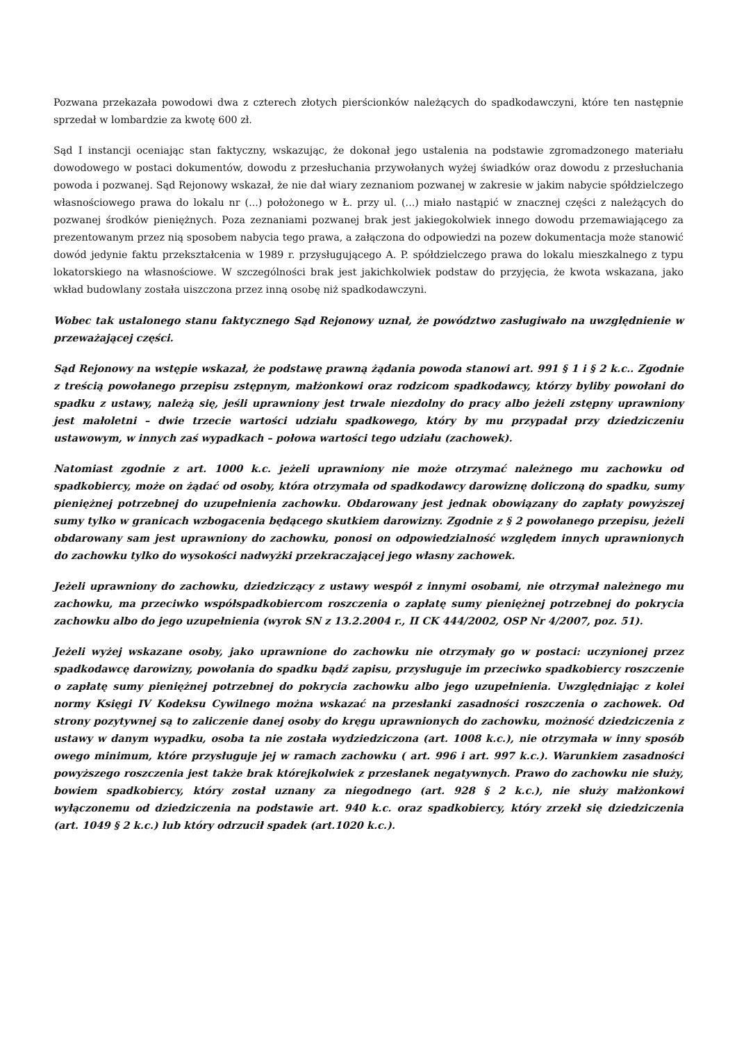Pozwana przekazała powodowi dwa z czterech złotych pierścionków należących do spadkodawczyni, które ten następnie sprzedał w lombardzie za kwotę 600 zł.
Sąd I instancji oceniając stan faktyczny, wskazując, że dokonał jego ustalenia na podstawie zgromadzonego materiału dowodowego w postaci dokumentów, dowodu z przesłuchania przywołanych wyżej świadków oraz dowodu z przesłuchania powoda i pozwanej. Sąd Rejonowy wskazał, że nie dał wiary zeznaniom pozwanej w zakresie w jakim nabycie spółdzielczego własnościowego prawa do lokalu nr (...) położonego w Ł. przy ul. (...) miało nastąpić w znacznej części z należących do pozwanej środków pieniężnych. Poza zeznaniami pozwanej brak jest jakiegokolwiek innego dowodu przemawiającego za prezentowanym przez nią sposobem nabycia tego prawa, a załączona do odpowiedzi na pozew dokumentacja może stanowić dowód jedynie faktu przekształcenia w 1989 r. przysługującego A. P. spółdzielczego prawa do lokalu mieszkalnego z typu lokatorskiego na własnościowe. W szczególności brak jest jakichkolwiek podstaw do przyjęcia, że kwota wskazana, jako wkład budowlany została uiszczona przez inną osobę niż spadkodawczyni.
Wobec tak ustalonego stanu faktycznego Sąd Rejonowy uznał, że powództwo zasługiwało na uwzględnienie w przeważającej części.
Sąd Rejonowy na wstępie wskazał, że podstawę prawną żądania powoda stanowi art. 991 § 1 i § 2 k.c.. Zgodnie z treścią powołanego przepisu zstępnym, małżonkowi oraz rodzicom spadkodawcy, którzy byliby powołani do spadku z ustawy, należą się, jeśli uprawniony jest trwale niezdolny do pracy albo jeżeli zstępny uprawniony jest małoletni – dwie trzecie wartości udziału spadkowego, który by mu przypadał przy dziedziczeniu ustawowym, w innych zaś wypadkach – połowa wartości tego udziału (zachowek).
Natomiast zgodnie z art. 1000 k.c. jeżeli uprawniony nie może otrzymać należnego mu zachowku od spadkobiercy, może on żądać od osoby, która otrzymała od spadkodawcy darowiznę doliczoną do spadku, sumy pieniężnej potrzebnej do uzupełnienia zachowku. Obdarowany jest jednak obowiązany do zapłaty powyższej sumy tylko w granicach wzbogacenia będącego skutkiem darowizny. Zgodnie z § 2 powołanego przepisu, jeżeli obdarowany sam jest uprawniony do zachowku, ponosi on odpowiedzialność względem innych uprawnionych do zachowku tylko do wysokości nadwyżki przekraczającej jego własny zachowek.
Jeżeli uprawniony do zachowku, dziedziczący z ustawy wespół z innymi osobami, nie otrzymał należnego mu zachowku, ma przeciwko współspadkobiercom roszczenia o zapłatę sumy pieniężnej potrzebnej do pokrycia zachowku albo do jego uzupełnienia (wyrok SN z 13.2.2004 r., II CK 444/2002, OSP Nr 4/2007, poz. 51).
Jeżeli wyżej wskazane osoby, jako uprawnione do zachowku nie otrzymały go w postaci: uczynionej przez spadkodawcę darowizny, powołania do spadku bądź zapisu, przysługuje im przeciwko spadkobiercy roszczenie o zapłatę sumy pieniężnej potrzebnej do pokrycia zachowku albo jego uzupełnienia. Uwzględniając z kolei normy Księgi IV Kodeksu Cywilnego można wskazać na przesłanki zasadności roszczenia o zachowek. Od strony pozytywnej są to zaliczenie danej osoby do kręgu uprawnionych do zachowku, możność dziedziczenia z ustawy w danym wypadku, osoba ta nie została wydziedziczona (art. 1008 k.c.), nie otrzymała w inny sposób owego minimum, które przysługuje jej w ramach zachowku ( art. 996 i art. 997 k.c.). Warunkiem zasadności powyższego roszczenia jest także brak którejkolwiek z przesłanek negatywnych. Prawo do zachowku nie służy, bowiem spadkobiercy, który został uznany za niegodnego (art. 928 § 2 k.c.), nie służy małżonkowi wyłączonemu od dziedziczenia na podstawie art. 940 k.c. oraz spadkobiercy, który zrzekł się dziedziczenia (art. 1049 § 2 k.c.) lub który odrzucił spadek (art.1020 k.c.).